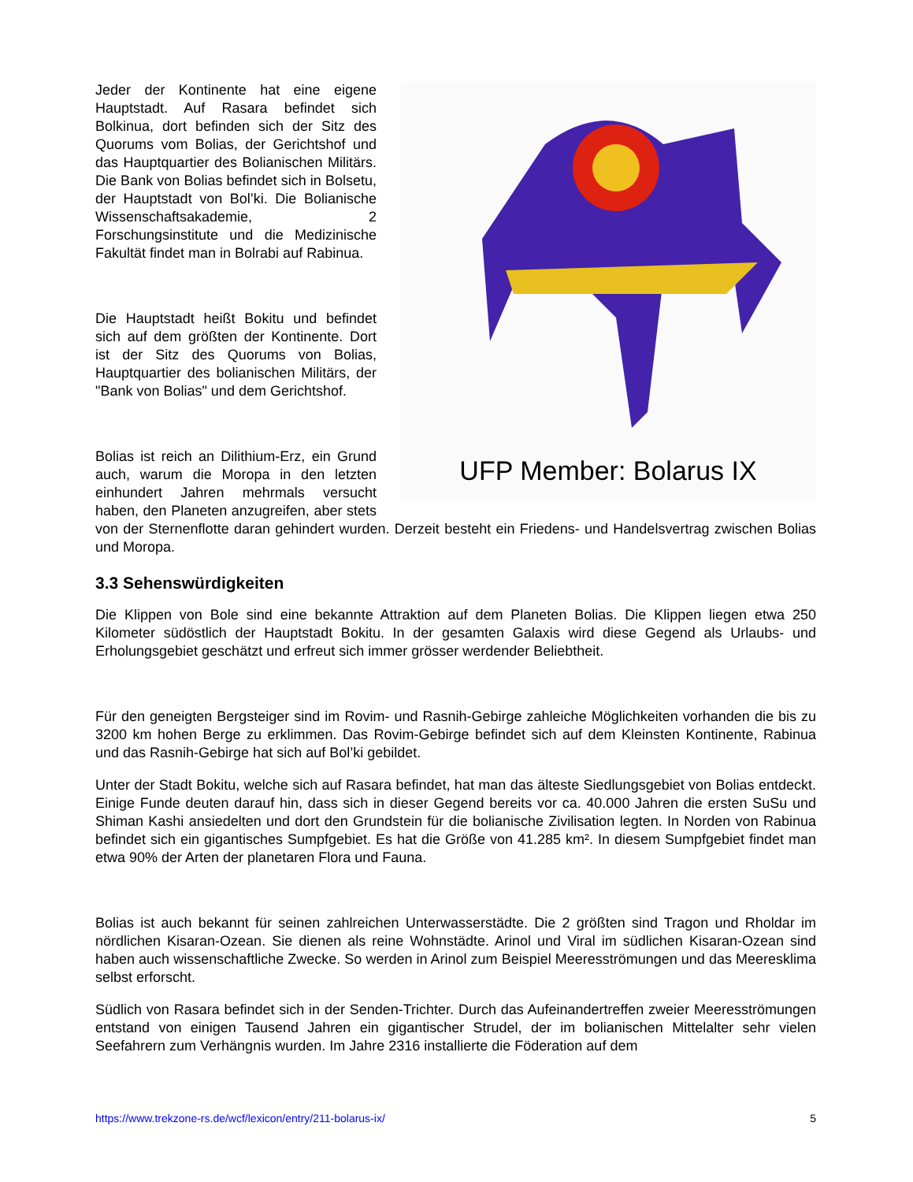UFP Member: Bolarus IX
Jeder der Kontinente hat eine eigene Hauptstadt. Auf Rasara befindet sich Bolkinua, dort befinden sich der Sitz des Quorums vom Bolias, der Gerichtshof und das Hauptquartier des Bolianischen Militärs. Die Bank von Bolias befindet sich in Bolsetu, der Hauptstadt von Bol’ki. Die Bolianische Wissenschaftsakademie, 2 Forschungsinstitute und die Medizinische Fakultät findet man in Bolrabi auf Rabinua.
Die Hauptstadt heißt Bokitu und befindet sich auf dem größten der Kontinente. Dort ist der Sitz des Quorums von Bolias, Hauptquartier des bolianischen Militärs, der "Bank von Bolias" und dem Gerichtshof.
Bolias ist reich an Dilithium-Erz, ein Grund auch, warum die Moropa in den letzten einhundert Jahren mehrmals versucht haben, den Planeten anzugreifen, aber stets von der Sternenflotte daran gehindert wurden. Derzeit besteht ein Friedens- und Handelsvertrag zwischen Bolias und Moropa.
3.3 Sehenswürdigkeiten
Die Klippen von Bole sind eine bekannte Attraktion auf dem Planeten Bolias. Die Klippen liegen etwa 250 Kilometer südöstlich der Hauptstadt Bokitu. In der gesamten Galaxis wird diese Gegend als Urlaubs- und Erholungsgebiet geschätzt und erfreut sich immer grösser werdender Beliebtheit.
Für den geneigten Bergsteiger sind im Rovim- und Rasnih-Gebirge zahleiche Möglichkeiten vorhanden die bis zu 3200 km hohen Berge zu erklimmen. Das Rovim-Gebirge befindet sich auf dem Kleinsten Kontinente, Rabinua und das Rasnih-Gebirge hat sich auf Bol’ki gebildet.
Unter der Stadt Bokitu, welche sich auf Rasara befindet, hat man das älteste Siedlungsgebiet von Bolias entdeckt. Einige Funde deuten darauf hin, dass sich in dieser Gegend bereits vor ca. 40.000 Jahren die ersten SuSu und Shiman Kashi ansiedelten und dort den Grundstein für die bolianische Zivilisation legten. In Norden von Rabinua befindet sich ein gigantisches Sumpfgebiet. Es hat die Größe von 41.285 km². In diesem Sumpfgebiet findet man etwa 90% der Arten der planetaren Flora und Fauna.
Bolias ist auch bekannt für seinen zahlreichen Unterwasserstädte. Die 2 größten sind Tragon und Rholdar im nördlichen Kisaran-Ozean. Sie dienen als reine Wohnstädte. Arinol und Viral im südlichen Kisaran-Ozean sind haben auch wissenschaftliche Zwecke. So werden in Arinol zum Beispiel Meeresströmungen und das Meeresklima selbst erforscht.
Südlich von Rasara befindet sich in der Senden-Trichter. Durch das Aufeinandertreffen zweier Meeresströmungen entstand von einigen Tausend Jahren ein gigantischer Strudel, der im bolianischen Mittelalter sehr vielen Seefahrern zum Verhängnis wurden. Im Jahre 2316 installierte die Föderation auf dem
https://www.trekzone-rs.de/wcf/lexicon/entry/211-bolarus-ix/ 5